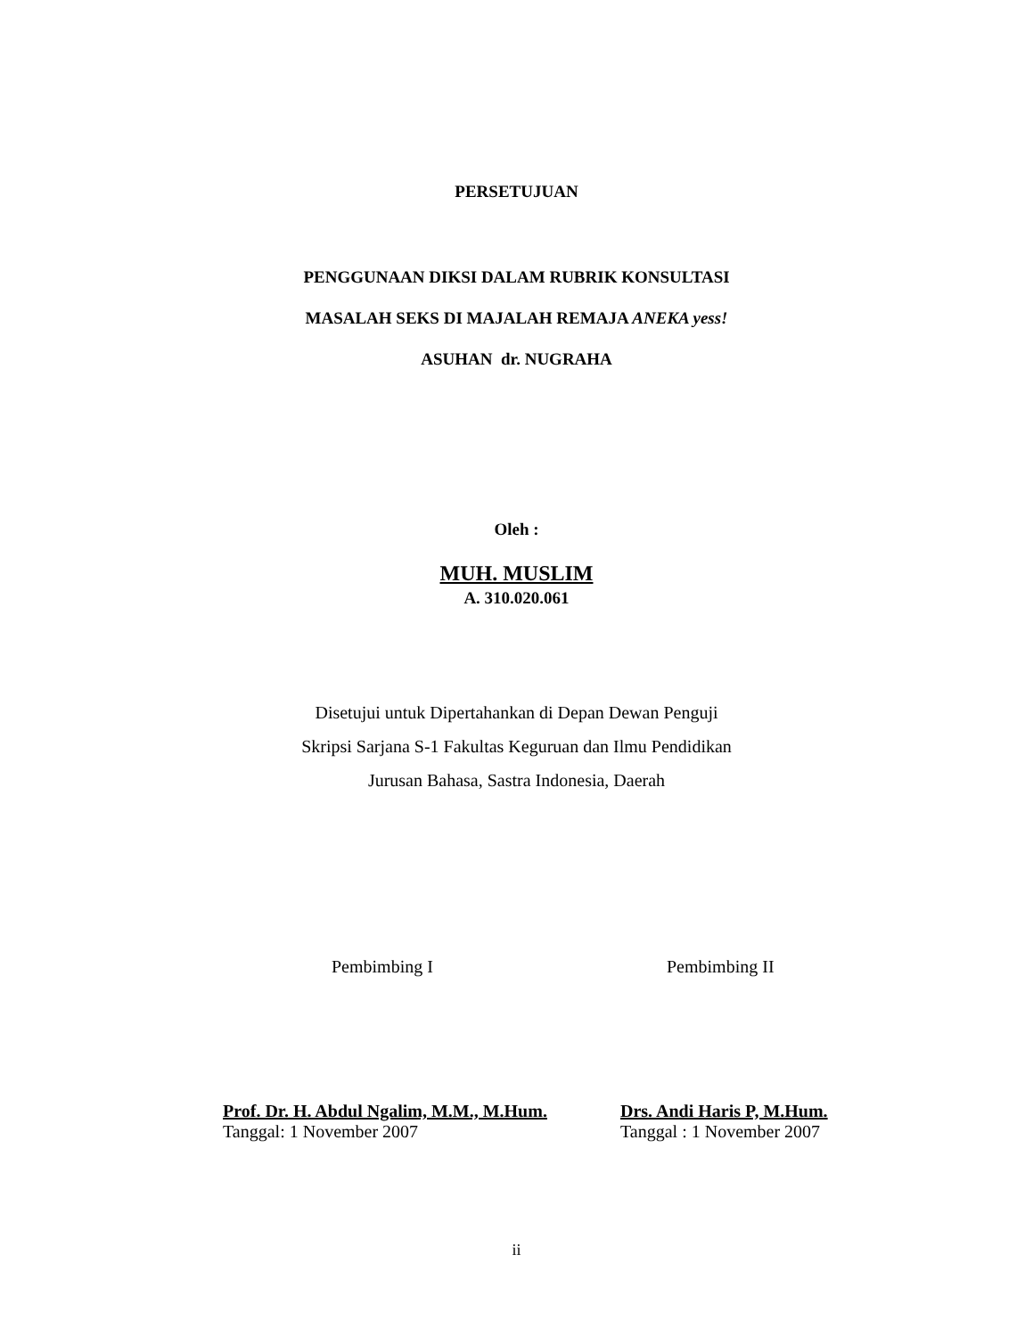PERSETUJUAN
PENGGUNAAN DIKSI DALAM RUBRIK KONSULTASI
MASALAH SEKS DI MAJALAH REMAJA ANEKA yess!
ASUHAN dr. NUGRAHA
Oleh :
MUH. MUSLIM
A. 310.020.061
Disetujui untuk Dipertahankan di Depan Dewan Penguji
Skripsi Sarjana S-1 Fakultas Keguruan dan Ilmu Pendidikan
Jurusan Bahasa, Sastra Indonesia, Daerah
Pembimbing I Pembimbing II
Prof. Dr. H. Abdul Ngalim, M.M., M.Hum.
Tanggal: 1 November 2007
Drs. Andi Haris P, M.Hum.
Tanggal : 1 November 2007
ii